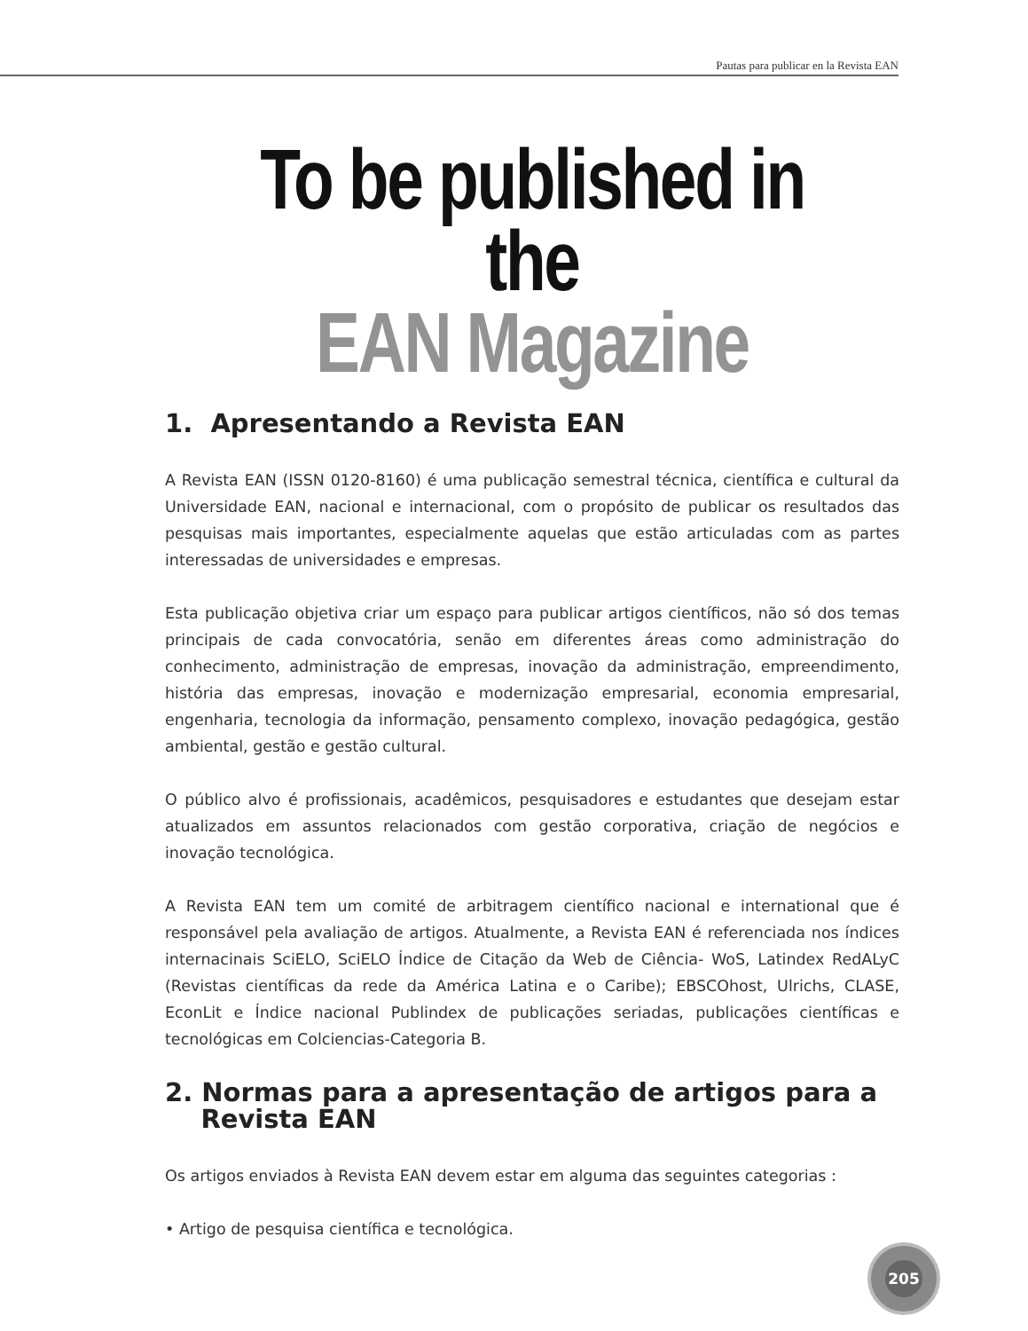Pautas para publicar en la Revista EAN
To be published in the
EAN Magazine
1. Apresentando a Revista EAN
A Revista EAN (ISSN 0120-8160) é uma publicação semestral técnica, científica e cultural da Universidade EAN, nacional e internacional, com o propósito de publicar os resultados das pesquisas mais importantes, especialmente aquelas que estão articuladas com as partes interessadas de universidades e empresas.
Esta publicação objetiva criar um espaço para publicar artigos científicos, não só dos temas principais de cada convocatória, senão em diferentes áreas como administração do conhecimento, administração de empresas, inovação da administração, empreendimento, história das empresas, inovação e modernização empresarial, economia empresarial, engenharia, tecnologia da informação, pensamento complexo, inovação pedagógica, gestão ambiental, gestão e gestão cultural.
O público alvo é profissionais, acadêmicos, pesquisadores e estudantes que desejam estar atualizados em assuntos relacionados com gestão corporativa, criação de negócios e inovação tecnológica.
A Revista EAN tem um comité de arbitragem científico nacional e international que é responsável pela avaliação de artigos. Atualmente, a Revista EAN é referenciada nos índices internacinais SciELO, SciELO Índice de Citação da Web de Ciência- WoS, Latindex RedALyC (Revistas científicas da rede da América Latina e o Caribe); EBSCOhost, Ulrichs, CLASE, EconLit e Índice nacional Publindex de publicações seriadas, publicações científicas e tecnológicas em Colciencias-Categoria B.
2. Normas para a apresentação de artigos para a
Revista EAN
Os artigos enviados à Revista EAN devem estar em alguma das seguintes categorias :
• Artigo de pesquisa científica e tecnológica.
205